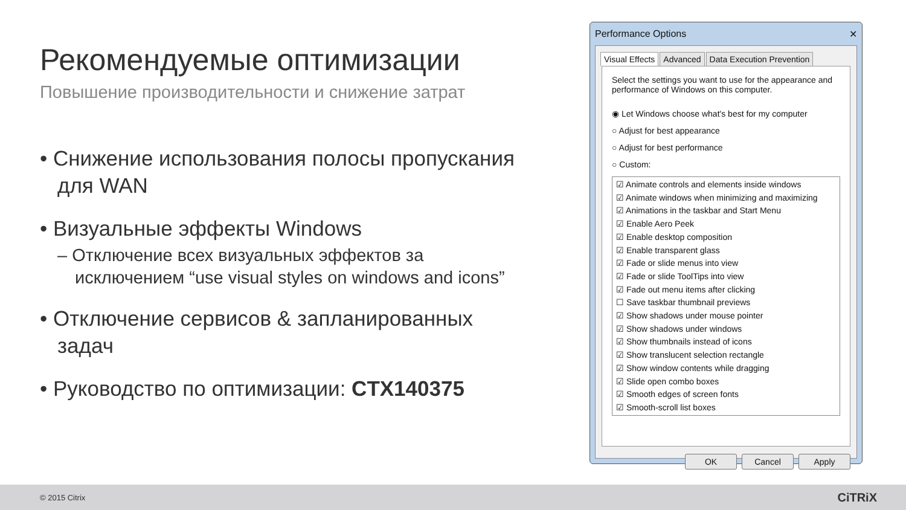Рекомендуемые оптимизации
Повышение производительности и снижение затрат
• Снижение использования полосы пропускания для WAN
• Визуальные эффекты Windows
– Отключение всех визуальных эффектов за исключением “use visual styles on windows and icons”
• Отключение сервисов & запланированных задач
• Руководство по оптимизации: CTX140375
Performance Options ✕
Visual Effects Advanced Data Execution Prevention
Select the settings you want to use for the appearance and performance of Windows on this computer.
◉ Let Windows choose what's best for my computer
○ Adjust for best appearance
○ Adjust for best performance
○ Custom:
☑ Animate controls and elements inside windows
☑ Animate windows when minimizing and maximizing
☑ Animations in the taskbar and Start Menu
☑ Enable Aero Peek
☑ Enable desktop composition
☑ Enable transparent glass
☑ Fade or slide menus into view
☑ Fade or slide ToolTips into view
☑ Fade out menu items after clicking
☐ Save taskbar thumbnail previews
☑ Show shadows under mouse pointer
☑ Show shadows under windows
☑ Show thumbnails instead of icons
☑ Show translucent selection rectangle
☑ Show window contents while dragging
☑ Slide open combo boxes
☑ Smooth edges of screen fonts
☑ Smooth-scroll list boxes
OK Cancel Apply
© 2015 Citrix CiTRiX